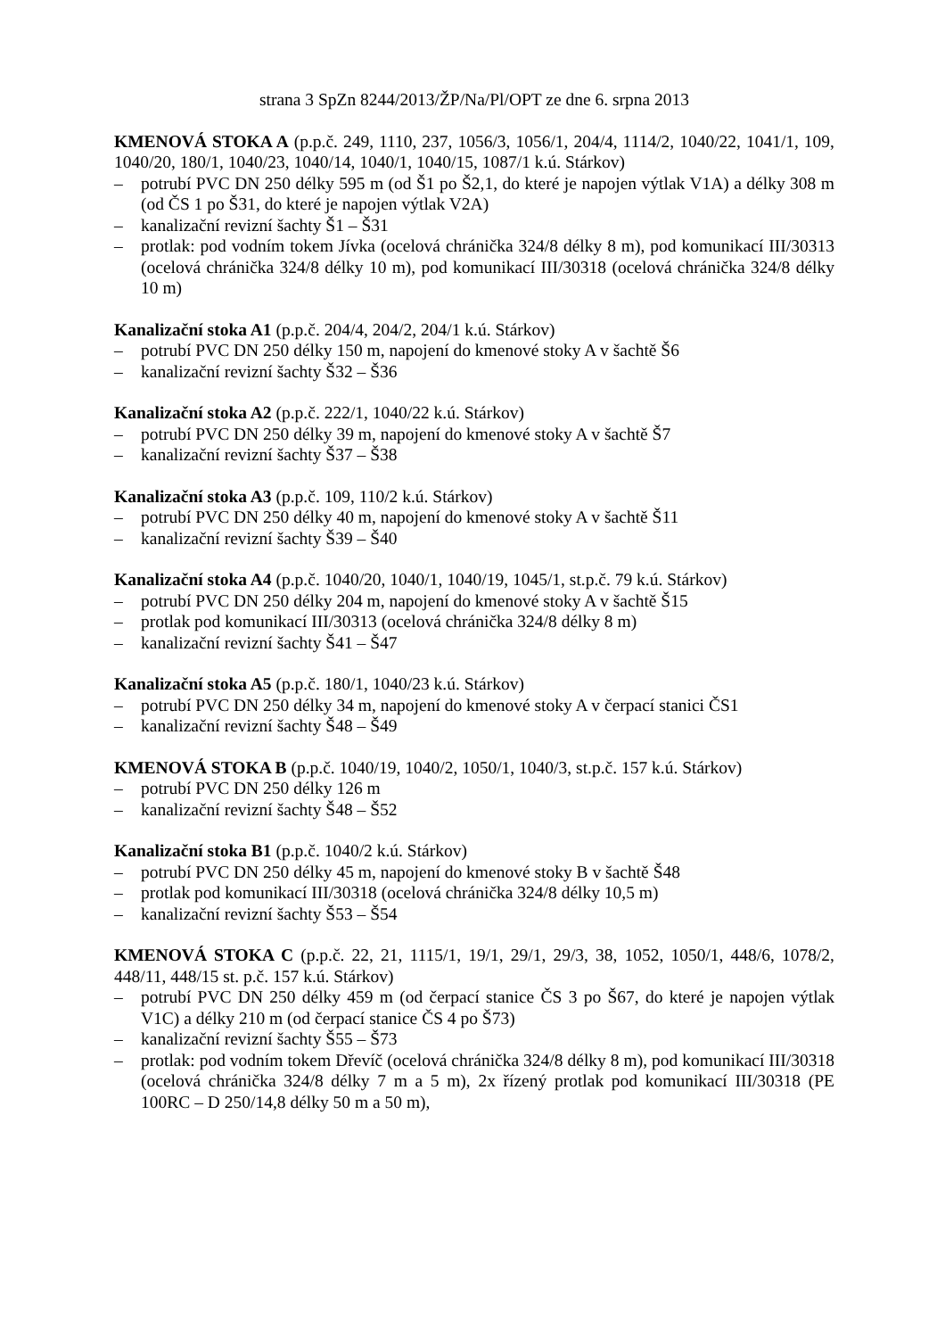strana 3 SpZn 8244/2013/ŽP/Na/Pl/OPT ze dne 6. srpna 2013
KMENOVÁ STOKA A (p.p.č. 249, 1110, 237, 1056/3, 1056/1, 204/4, 1114/2, 1040/22, 1041/1, 109, 1040/20, 180/1, 1040/23, 1040/14, 1040/1, 1040/15, 1087/1 k.ú. Stárkov)
– potrubí PVC DN 250 délky 595 m (od Š1 po Š2,1, do které je napojen výtlak V1A) a délky 308 m (od ČS 1 po Š31, do které je napojen výtlak V2A)
– kanalizační revizní šachty Š1 – Š31
– protlak: pod vodním tokem Jívka (ocelová chránička 324/8 délky 8 m), pod komunikací III/30313 (ocelová chránička 324/8 délky 10 m), pod komunikací III/30318 (ocelová chránička 324/8 délky 10 m)
Kanalizační stoka A1 (p.p.č. 204/4, 204/2, 204/1 k.ú. Stárkov)
– potrubí PVC DN 250 délky 150 m, napojení do kmenové stoky A v šachtě Š6
– kanalizační revizní šachty Š32 – Š36
Kanalizační stoka A2 (p.p.č. 222/1, 1040/22 k.ú. Stárkov)
– potrubí PVC DN 250 délky 39 m, napojení do kmenové stoky A v šachtě Š7
– kanalizační revizní šachty Š37 – Š38
Kanalizační stoka A3 (p.p.č. 109, 110/2 k.ú. Stárkov)
– potrubí PVC DN 250 délky 40 m, napojení do kmenové stoky A v šachtě Š11
– kanalizační revizní šachty Š39 – Š40
Kanalizační stoka A4 (p.p.č. 1040/20, 1040/1, 1040/19, 1045/1, st.p.č. 79 k.ú. Stárkov)
– potrubí PVC DN 250 délky 204 m, napojení do kmenové stoky A v šachtě Š15
– protlak pod komunikací III/30313 (ocelová chránička 324/8 délky 8 m)
– kanalizační revizní šachty Š41 – Š47
Kanalizační stoka A5 (p.p.č. 180/1, 1040/23 k.ú. Stárkov)
– potrubí PVC DN 250 délky 34 m, napojení do kmenové stoky A v čerpací stanici ČS1
– kanalizační revizní šachty Š48 – Š49
KMENOVÁ STOKA B (p.p.č. 1040/19, 1040/2, 1050/1, 1040/3, st.p.č. 157 k.ú. Stárkov)
– potrubí PVC DN 250 délky 126 m
– kanalizační revizní šachty Š48 – Š52
Kanalizační stoka B1 (p.p.č. 1040/2 k.ú. Stárkov)
– potrubí PVC DN 250 délky 45 m, napojení do kmenové stoky B v šachtě Š48
– protlak pod komunikací III/30318 (ocelová chránička 324/8 délky 10,5 m)
– kanalizační revizní šachty Š53 – Š54
KMENOVÁ STOKA C (p.p.č. 22, 21, 1115/1, 19/1, 29/1, 29/3, 38, 1052, 1050/1, 448/6, 1078/2, 448/11, 448/15 st. p.č. 157 k.ú. Stárkov)
– potrubí PVC DN 250 délky 459 m (od čerpací stanice ČS 3 po Š67, do které je napojen výtlak V1C) a délky 210 m (od čerpací stanice ČS 4 po Š73)
– kanalizační revizní šachty Š55 – Š73
– protlak: pod vodním tokem Dřevíč (ocelová chránička 324/8 délky 8 m), pod komunikací III/30318 (ocelová chránička 324/8 délky 7 m a 5 m), 2x řízený protlak pod komunikací III/30318 (PE 100RC – D 250/14,8 délky 50 m a 50 m),